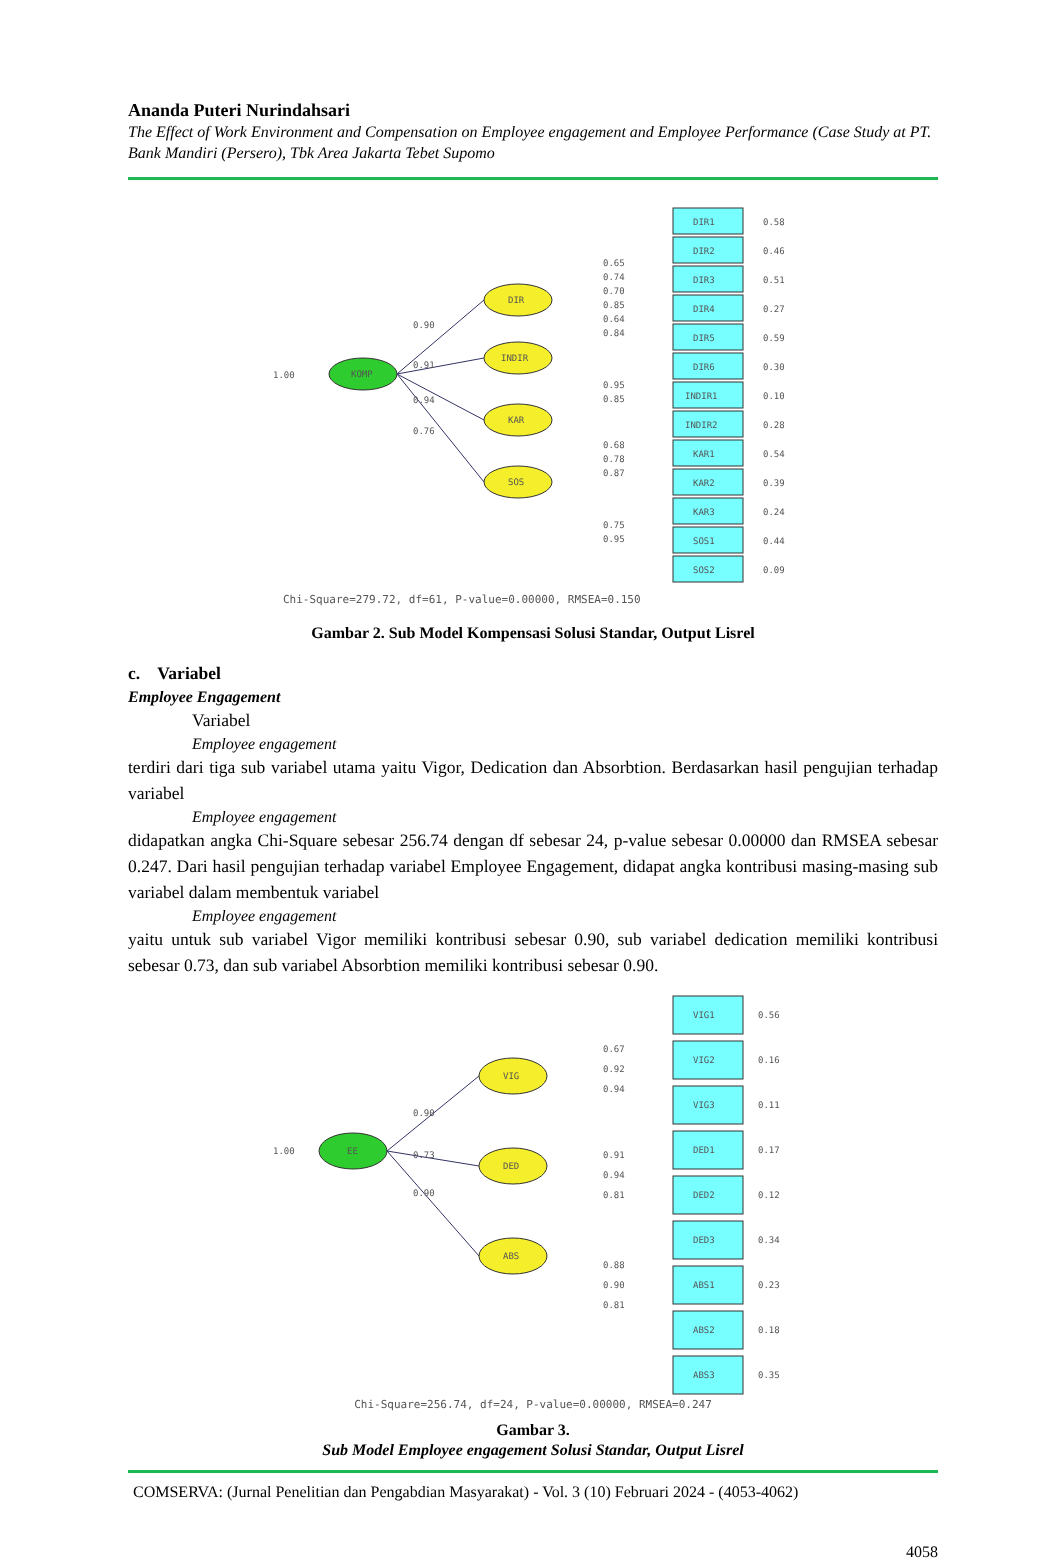Ananda Puteri Nurindahsari
The Effect of Work Environment and Compensation on Employee engagement and Employee Performance (Case Study at PT. Bank Mandiri (Persero), Tbk Area Jakarta Tebet Supomo
1.00
KOMP
DIR
INDIR
KAR
SOS
0.90
0.91
0.94
0.76
DIR1
DIR2
DIR3
DIR4
DIR5
DIR6
INDIR1
INDIR2
KAR1
KAR2
KAR3
SOS1
SOS2
0.58
0.46
0.51
0.27
0.59
0.30
0.10
0.28
0.54
0.39
0.24
0.44
0.09
0.65
0.74
0.70
0.85
0.64
0.84
0.95
0.85
0.68
0.78
0.87
0.75
0.95
Chi-Square=279.72, df=61, P-value=0.00000, RMSEA=0.150
Gambar 2. Sub Model Kompensasi Solusi Standar, Output Lisrel
c. Variabel
Employee Engagement
Variabel
Employee engagement
terdiri dari tiga sub variabel utama yaitu Vigor, Dedication dan Absorbtion. Berdasarkan hasil pengujian terhadap variabel
Employee engagement
didapatkan angka Chi-Square sebesar 256.74 dengan df sebesar 24, p-value sebesar 0.00000 dan RMSEA sebesar 0.247. Dari hasil pengujian terhadap variabel Employee Engagement, didapat angka kontribusi masing-masing sub variabel dalam membentuk variabel
Employee engagement
yaitu untuk sub variabel Vigor memiliki kontribusi sebesar 0.90, sub variabel dedication memiliki kontribusi sebesar 0.73, dan sub variabel Absorbtion memiliki kontribusi sebesar 0.90.
1.00
EE
VIG
DED
ABS
0.90
0.73
0.90
VIG1
VIG2
VIG3
DED1
DED2
DED3
ABS1
ABS2
ABS3
0.56
0.16
0.11
0.17
0.12
0.34
0.23
0.18
0.35
0.67
0.92
0.94
0.91
0.94
0.81
0.88
0.90
0.81
Chi-Square=256.74, df=24, P-value=0.00000, RMSEA=0.247
Gambar 3.
Sub Model Employee engagement Solusi Standar, Output Lisrel
COMSERVA: (Jurnal Penelitian dan Pengabdian Masyarakat) - Vol. 3 (10) Februari 2024 - (4053-4062)
4058